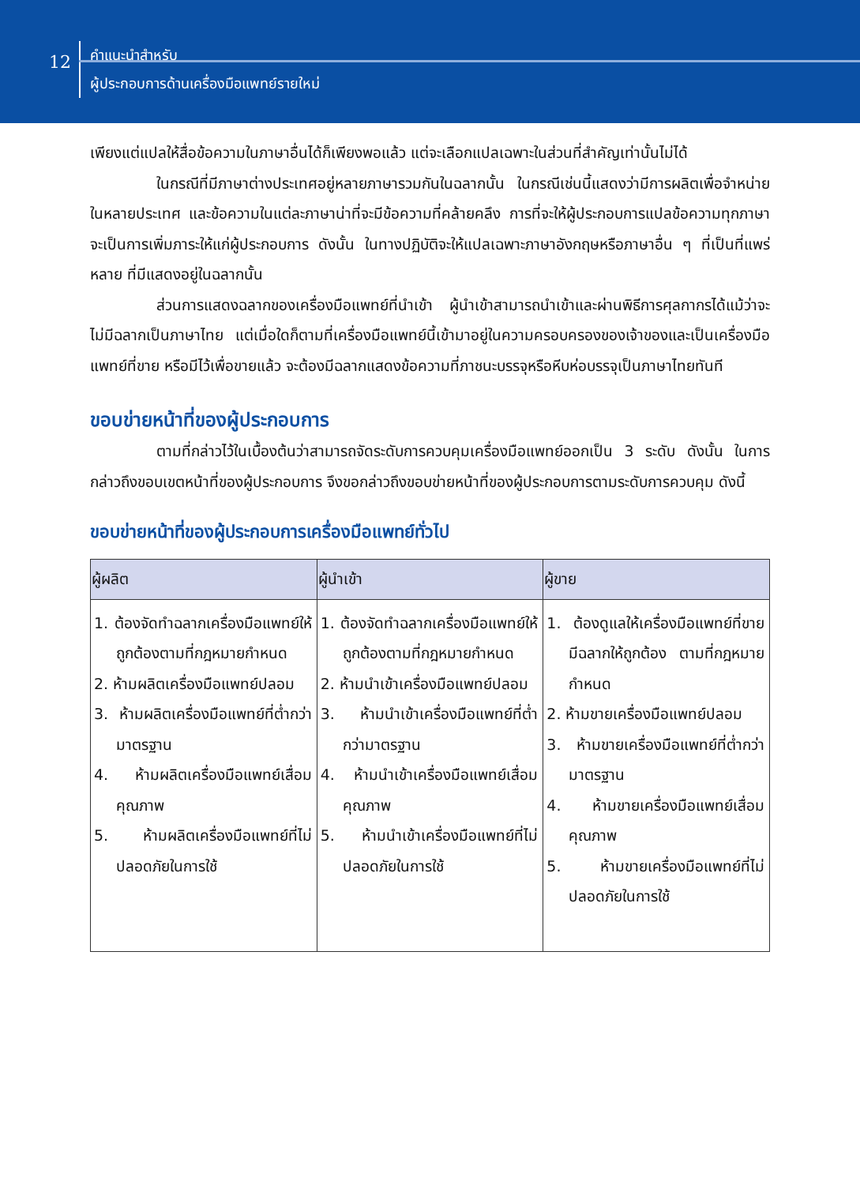12
คำแนะนำสำหรับ
ผู้ประกอบการด้านเครื่องมือแพทย์รายใหม่
เพียงแต่แปลให้สื่อข้อความในภาษาอื่นได้ก็เพียงพอแล้ว แต่จะเลือกแปลเฉพาะในส่วนที่สำคัญเท่านั้นไม่ได้
ในกรณีที่มีภาษาต่างประเทศอยู่หลายภาษารวมกันในฉลากนั้น ในกรณีเช่นนี้แสดงว่ามีการผลิตเพื่อจำหน่ายในหลายประเทศ และข้อความในแต่ละภาษาน่าที่จะมีข้อความที่คล้ายคลึง การที่จะให้ผู้ประกอบการแปลข้อความทุกภาษาจะเป็นการเพิ่มภาระให้แก่ผู้ประกอบการ ดังนั้น ในทางปฏิบัติจะให้แปลเฉพาะภาษาอังกฤษหรือภาษาอื่น ๆ ที่เป็นที่แพร่หลาย ที่มีแสดงอยู่ในฉลากนั้น
ส่วนการแสดงฉลากของเครื่องมือแพทย์ที่นำเข้า ผู้นำเข้าสามารถนำเข้าและผ่านพิธีการศุลกากรได้แม้ว่าจะไม่มีฉลากเป็นภาษาไทย แต่เมื่อใดก็ตามที่เครื่องมือแพทย์นี้เข้ามาอยู่ในความครอบครองของเจ้าของและเป็นเครื่องมือแพทย์ที่ขาย หรือมีไว้เพื่อขายแล้ว จะต้องมีฉลากแสดงข้อความที่ภาชนะบรรจุหรือหีบห่อบรรจุเป็นภาษาไทยทันที
ขอบข่ายหน้าที่ของผู้ประกอบการ
ตามที่กล่าวไว้ในเบื้องต้นว่าสามารถจัดระดับการควบคุมเครื่องมือแพทย์ออกเป็น 3 ระดับ ดังนั้น ในการกล่าวถึงขอบเขตหน้าที่ของผู้ประกอบการ จึงขอกล่าวถึงขอบข่ายหน้าที่ของผู้ประกอบการตามระดับการควบคุม ดังนี้
ขอบข่ายหน้าที่ของผู้ประกอบการเครื่องมือแพทย์ทั่วไป
| ผู้ผลิต | ผู้นำเข้า | ผู้ขาย |
| --- | --- | --- |
| 1. ต้องจัดทำฉลากเครื่องมือแพทย์ให้ถูกต้องตามที่กฎหมายกำหนด 2. ห้ามผลิตเครื่องมือแพทย์ปลอม 3. ห้ามผลิตเครื่องมือแพทย์ที่ต่ำกว่ามาตรฐาน 4. ห้ามผลิตเครื่องมือแพทย์เสื่อมคุณภาพ 5. ห้ามผลิตเครื่องมือแพทย์ที่ไม่ปลอดภัยในการใช้ | 1. ต้องจัดทำฉลากเครื่องมือแพทย์ให้ถูกต้องตามที่กฎหมายกำหนด 2. ห้ามนำเข้าเครื่องมือแพทย์ปลอม 3. ห้ามนำเข้าเครื่องมือแพทย์ที่ต่ำกว่ามาตรฐาน 4. ห้ามนำเข้าเครื่องมือแพทย์เสื่อมคุณภาพ 5. ห้ามนำเข้าเครื่องมือแพทย์ที่ไม่ปลอดภัยในการใช้ | 1. ต้องดูแลให้เครื่องมือแพทย์ที่ขายมีฉลากให้ถูกต้อง ตามที่กฎหมายกำหนด 2. ห้ามขายเครื่องมือแพทย์ปลอม 3. ห้ามขายเครื่องมือแพทย์ที่ต่ำกว่ามาตรฐาน 4. ห้ามขายเครื่องมือแพทย์เสื่อมคุณภาพ 5. ห้ามขายเครื่องมือแพทย์ที่ไม่ปลอดภัยในการใช้ |